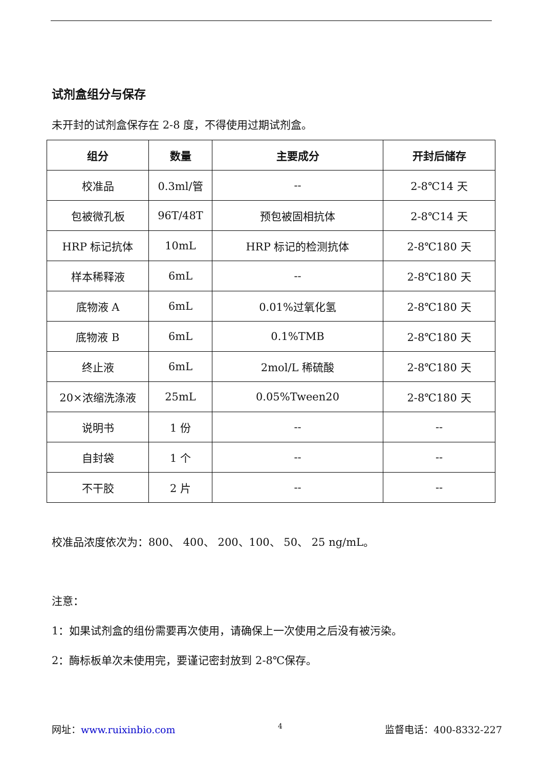试剂盒组分与保存
未开封的试剂盒保存在 2-8 度，不得使用过期试剂盒。
| 组分 | 数量 | 主要成分 | 开封后储存 |
| --- | --- | --- | --- |
| 校准品 | 0.3ml/管 | -- | 2-8℃14 天 |
| 包被微孔板 | 96T/48T | 预包被固相抗体 | 2-8℃14 天 |
| HRP 标记抗体 | 10mL | HRP 标记的检测抗体 | 2-8℃180 天 |
| 样本稀释液 | 6mL | -- | 2-8℃180 天 |
| 底物液 A | 6mL | 0.01%过氧化氢 | 2-8℃180 天 |
| 底物液 B | 6mL | 0.1%TMB | 2-8℃180 天 |
| 终止液 | 6mL | 2mol/L 稀硫酸 | 2-8℃180 天 |
| 20×浓缩洗涤液 | 25mL | 0.05%Tween20 | 2-8℃180 天 |
| 说明书 | 1 份 | -- | -- |
| 自封袋 | 1 个 | -- | -- |
| 不干胶 | 2 片 | -- | -- |
校准品浓度依次为：800、 400、 200、100、 50、 25 ng/mL。
注意：
1：如果试剂盒的组份需要再次使用，请确保上一次使用之后没有被污染。
2：酶标板单次未使用完，要谨记密封放到 2-8℃保存。
网址：www.ruixinbio.com 4 监督电话：400-8332-227